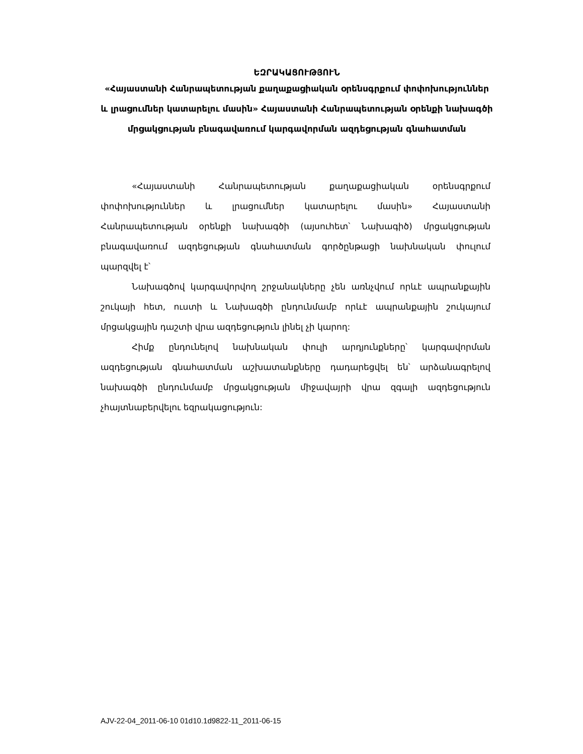ԵԶՐԱԿԱՑՈՒԹՅՈՒՆ
«Հայաստանի Հանրապետության քաղաքացիական օրենսգրքում փոփոխություններ և լրացումներ կատարելու մասին» Հայաստանի Հանրապետության օրենքի նախագծի մրցակցության բնագավառում կարգավորման ազդեցության գնահատման
«Հայաստանի Հանրապետության քաղաքացիական օրենսգրքում փոփոխություններ և լրացումներ կատարելու մասին» Հայաստանի Հանրապետության օրենքի նախագծի (այսուհետ՝ Նախագիծ) մրցակցության բնագավառում ազդեցության գնահատման գործընթացի նախնական փուլում պարզվել է՝
Նախագծով կարգավորվող շրջանակները չեն առնչվում որևէ ապրանքային շուկայի հետ, ուստի և Նախագծի ընդունմամբ որևէ ապրանքային շուկայում մրցակցային դաշտի վրա ազդեցություն լինել չի կարող:
Հիմք ընդունելով նախնական փուլի արդյունքները՝ կարգավորման ազդեցության գնահատման աշխատանքները դադարեցվել են՝ արձանագրելով նախագծի ընդունմամբ մրցակցության միջավայրի վրա զգալի ազդեցություն չհայտնաբերվելու եզրակացություն:
AJV-22-04_2011-06-10 01d10.1d9822-11_2011-06-15